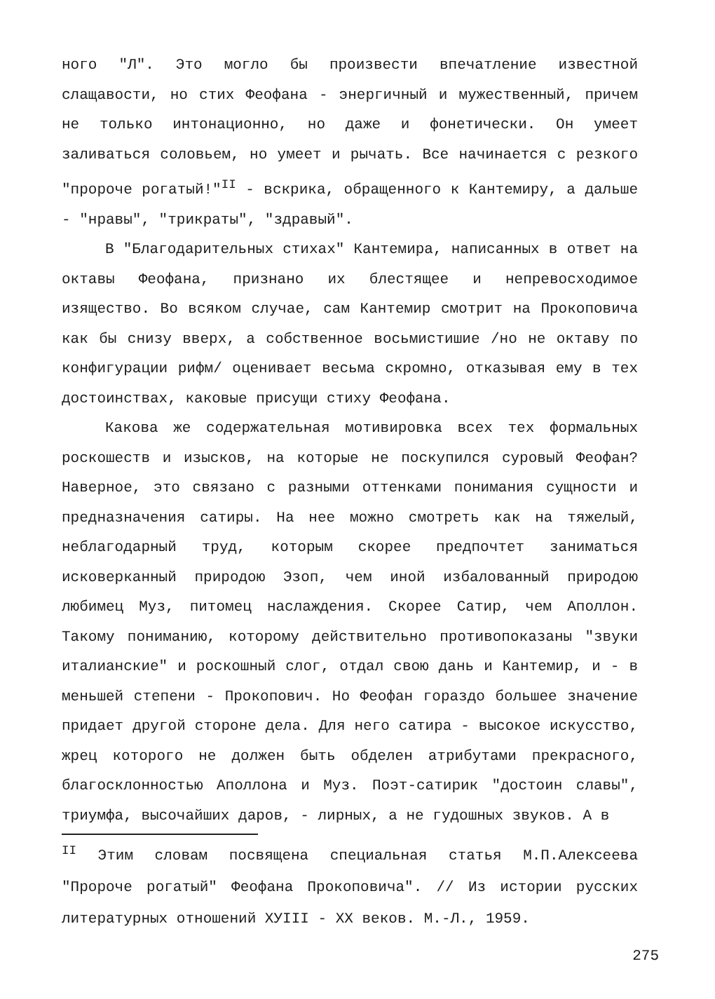ного "Л". Это могло бы произвести впечатление известной слащавости, но стих Феофана - энергичный и мужественный, причем не только интонационно, но даже и фонетически. Он умеет заливаться соловьем, но умеет и рычать. Все начинается с резкого "пророче рогатый!"<sup>II</sup> - вскрика, обращенного к Кантемиру, а дальше - "нравы", "трикраты", "здравый".
В "Благодарительных стихах" Кантемира, написанных в ответ на октавы Феофана, признано их блестящее и непревосходимое изящество. Во всяком случае, сам Кантемир смотрит на Прокоповича как бы снизу вверх, а собственное восьмистишие /но не октаву по конфигурации рифм/ оценивает весьма скромно, отказывая ему в тех достоинствах, каковые присущи стиху Феофана.
Какова же содержательная мотивировка всех тех формальных роскошеств и изысков, на которые не поскупился суровый Феофан? Наверное, это связано с разными оттенками понимания сущности и предназначения сатиры. На нее можно смотреть как на тяжелый, неблагодарный труд, которым скорее предпочтет заниматься исковерканный природою Эзоп, чем иной избалованный природою любимец Муз, питомец наслаждения. Скорее Сатир, чем Аполлон. Такому пониманию, которому действительно противопоказаны "звуки италианские" и роскошный слог, отдал свою дань и Кантемир, и - в меньшей степени - Прокопович. Но Феофан гораздо большее значение придает другой стороне дела. Для него сатира - высокое искусство, жрец которого не должен быть обделен атрибутами прекрасного, благосклонностью Аполлона и Муз. Поэт-сатирик "достоин славы", триумфа, высочайших даров, - лирных, а не гудошных звуков. А в
<sup>II</sup> Этим словам посвящена специальная статья М.П.Алексеева "Пророче рогатый" Феофана Прокоповича". // Из истории русских литературных отношений ХУIII - ХХ веков. М.-Л., 1959.
275